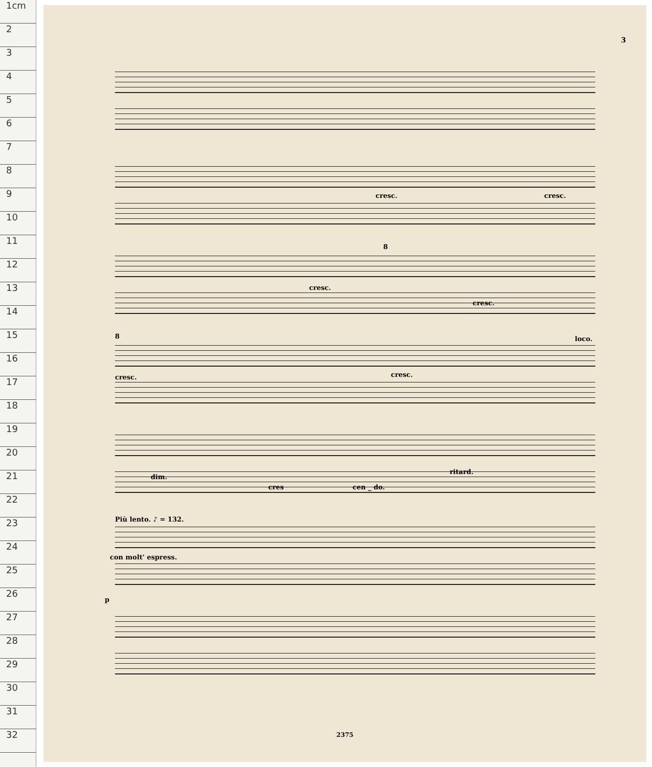1cm
2
3
4
5
6
7
8
9
10
11
12
13
14
15
16
17
18
19
20
21
22
23
24
25
26
27
28
29
30
31
32
3
cresc. cresc.
8
cresc.
cresc.
8 loco.
cresc. cresc.
dim.
cres cen _ do.
ritard.
Più lento. ♪ = 132.
con molt' espress.
p
2375